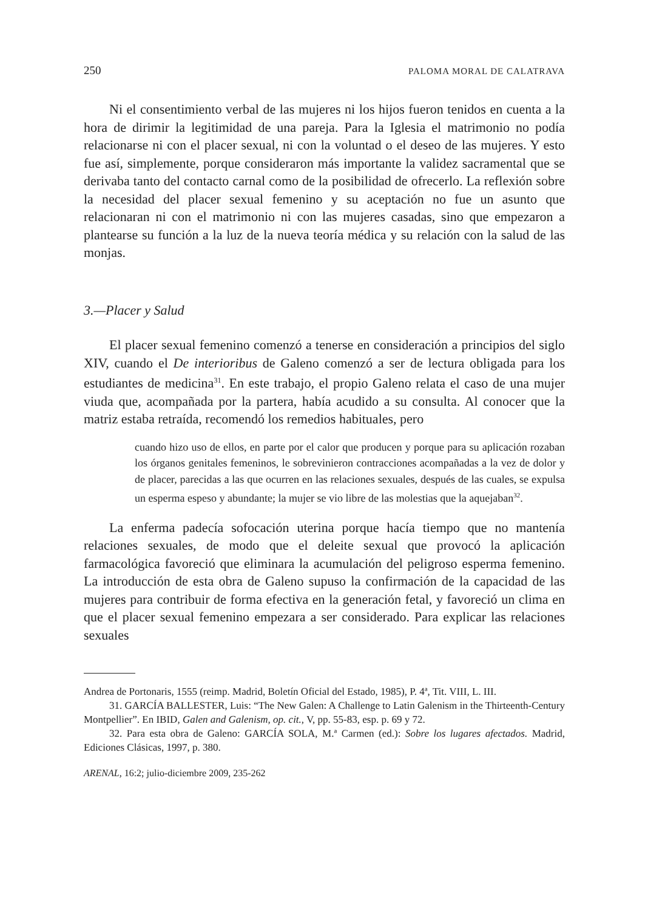250 PALOMA MORAL DE CALATRAVA
Ni el consentimiento verbal de las mujeres ni los hijos fueron tenidos en cuenta a la hora de dirimir la legitimidad de una pareja. Para la Iglesia el matrimonio no podía relacionarse ni con el placer sexual, ni con la voluntad o el deseo de las mujeres. Y esto fue así, simplemente, porque consideraron más importante la validez sacramental que se derivaba tanto del contacto carnal como de la posibilidad de ofrecerlo. La reflexión sobre la necesidad del placer sexual femenino y su aceptación no fue un asunto que relacionaran ni con el matrimonio ni con las mujeres casadas, sino que empezaron a plantearse su función a la luz de la nueva teoría médica y su relación con la salud de las monjas.
3.—Placer y Salud
El placer sexual femenino comenzó a tenerse en consideración a principios del siglo XIV, cuando el De interioribus de Galeno comenzó a ser de lectura obligada para los estudiantes de medicina<sup>31</sup>. En este trabajo, el propio Galeno relata el caso de una mujer viuda que, acompañada por la partera, había acudido a su consulta. Al conocer que la matriz estaba retraída, recomendó los remedios habituales, pero
cuando hizo uso de ellos, en parte por el calor que producen y porque para su aplicación rozaban los órganos genitales femeninos, le sobrevinieron contracciones acompañadas a la vez de dolor y de placer, parecidas a las que ocurren en las relaciones sexuales, después de las cuales, se expulsa un esperma espeso y abundante; la mujer se vio libre de las molestias que la aquejaban<sup>32</sup>.
La enferma padecía sofocación uterina porque hacía tiempo que no mantenía relaciones sexuales, de modo que el deleite sexual que provocó la aplicación farmacológica favoreció que eliminara la acumulación del peligroso esperma femenino. La introducción de esta obra de Galeno supuso la confirmación de la capacidad de las mujeres para contribuir de forma efectiva en la generación fetal, y favoreció un clima en que el placer sexual femenino empezara a ser considerado. Para explicar las relaciones sexuales
Andrea de Portonaris, 1555 (reimp. Madrid, Boletín Oficial del Estado, 1985), P. 4ª, Tit. VIII, L. III.
31. GARCÍA BALLESTER, Luis: “The New Galen: A Challenge to Latin Galenism in the Thirteenth-Century Montpellier”. En IBID, Galen and Galenism, op. cit., V, pp. 55-83, esp. p. 69 y 72.
32. Para esta obra de Galeno: GARCÍA SOLA, M.ª Carmen (ed.): Sobre los lugares afectados. Madrid, Ediciones Clásicas, 1997, p. 380.
ARENAL, 16:2; julio-diciembre 2009, 235-262